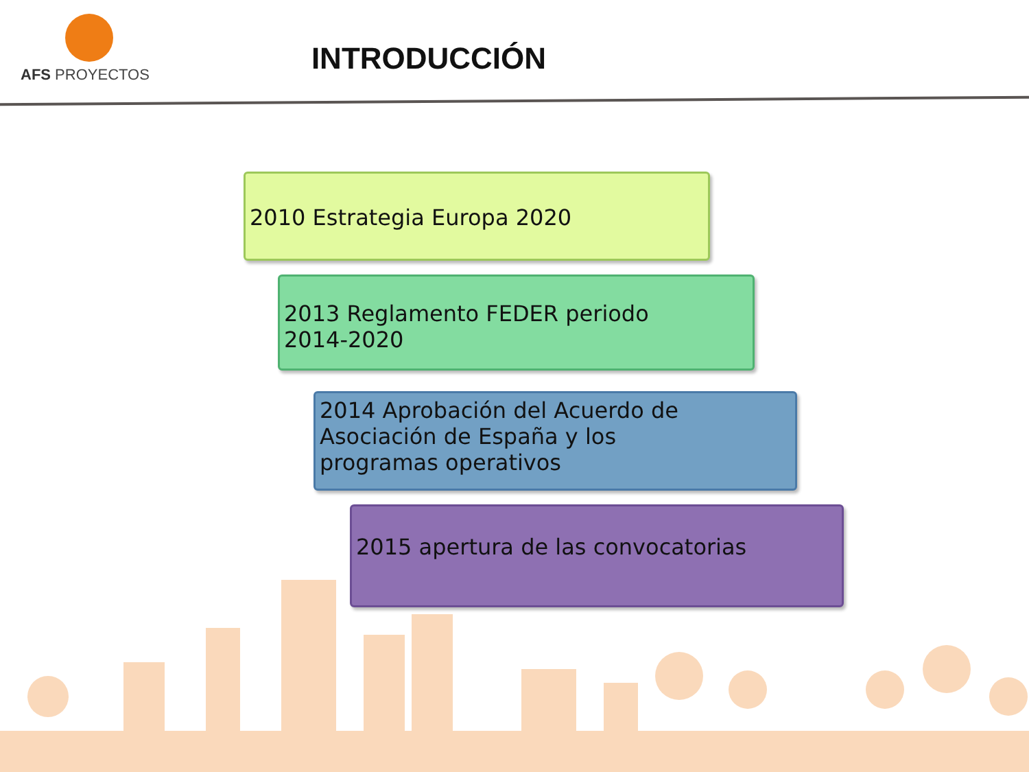AFS PROYECTOS
INTRODUCCIÓN
2010 Estrategia Europa 2020
2013 Reglamento FEDER periodo
2014-2020
2014 Aprobación del Acuerdo de
Asociación de España y los
programas operativos
2015 apertura de las convocatorias